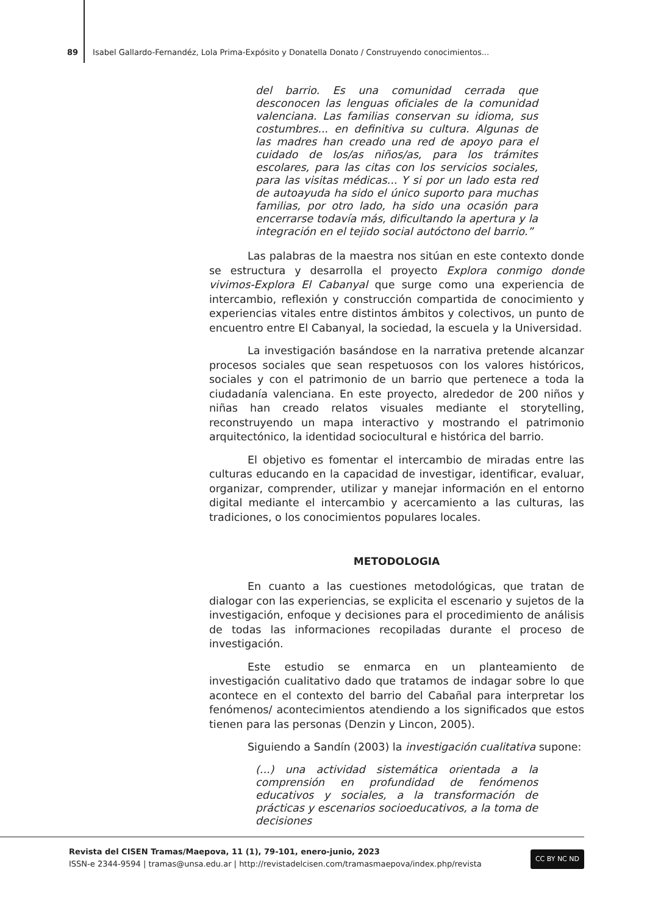89 Isabel Gallardo-Fernandéz, Lola Prima-Expósito y Donatella Donato / Construyendo conocimientos...
del barrio. Es una comunidad cerrada que desconocen las lenguas oficiales de la comunidad valenciana. Las familias conservan su idioma, sus costumbres... en definitiva su cultura. Algunas de las madres han creado una red de apoyo para el cuidado de los/as niños/as, para los trámites escolares, para las citas con los servicios sociales, para las visitas médicas... Y si por un lado esta red de autoayuda ha sido el único suporto para muchas familias, por otro lado, ha sido una ocasión para encerrarse todavía más, dificultando la apertura y la integración en el tejido social autóctono del barrio.”
Las palabras de la maestra nos sitúan en este contexto donde se estructura y desarrolla el proyecto Explora conmigo donde vivimos-Explora El Cabanyal que surge como una experiencia de intercambio, reflexión y construcción compartida de conocimiento y experiencias vitales entre distintos ámbitos y colectivos, un punto de encuentro entre El Cabanyal, la sociedad, la escuela y la Universidad.
La investigación basándose en la narrativa pretende alcanzar procesos sociales que sean respetuosos con los valores históricos, sociales y con el patrimonio de un barrio que pertenece a toda la ciudadanía valenciana. En este proyecto, alrededor de 200 niños y niñas han creado relatos visuales mediante el storytelling, reconstruyendo un mapa interactivo y mostrando el patrimonio arquitectónico, la identidad sociocultural e histórica del barrio.
El objetivo es fomentar el intercambio de miradas entre las culturas educando en la capacidad de investigar, identificar, evaluar, organizar, comprender, utilizar y manejar información en el entorno digital mediante el intercambio y acercamiento a las culturas, las tradiciones, o los conocimientos populares locales.
METODOLOGIA
En cuanto a las cuestiones metodológicas, que tratan de dialogar con las experiencias, se explicita el escenario y sujetos de la investigación, enfoque y decisiones para el procedimiento de análisis de todas las informaciones recopiladas durante el proceso de investigación.
Este estudio se enmarca en un planteamiento de investigación cualitativo dado que tratamos de indagar sobre lo que acontece en el contexto del barrio del Cabañal para interpretar los fenómenos/ acontecimientos atendiendo a los significados que estos tienen para las personas (Denzin y Lincon, 2005).
Siguiendo a Sandín (2003) la investigación cualitativa supone:
(...) una actividad sistemática orientada a la comprensión en profundidad de fenómenos educativos y sociales, a la transformación de prácticas y escenarios socioeducativos, a la toma de decisiones
Revista del CISEN Tramas/Maepova, 11 (1), 79-101, enero-junio, 2023
ISSN-e 2344-9594 | tramas@unsa.edu.ar | http://revistadelcisen.com/tramasmaepova/index.php/revista
CC BY NC ND